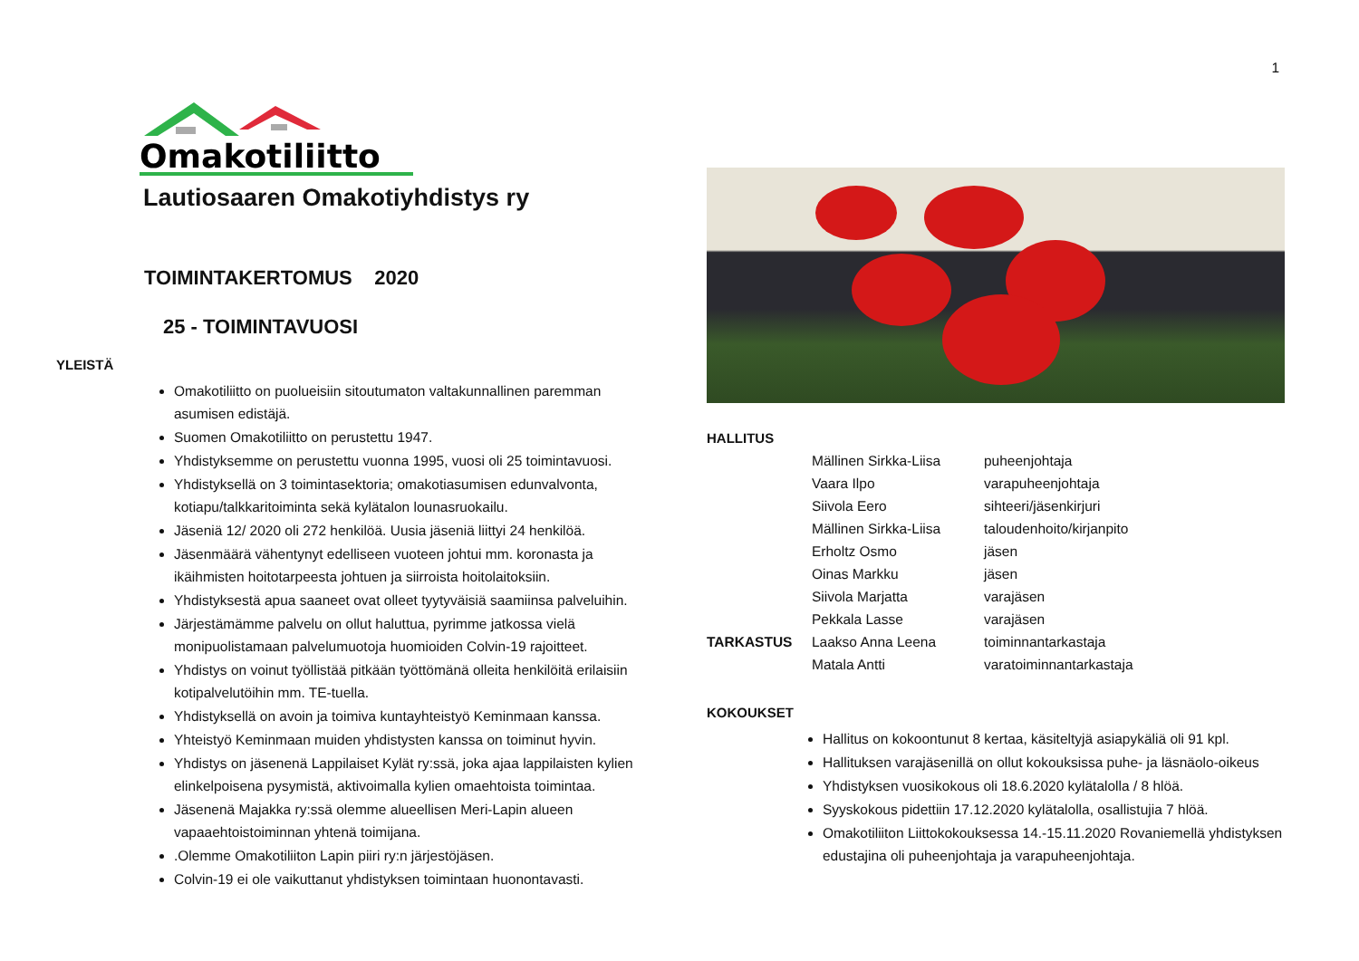1
Omakotiliitto
Lautiosaaren Omakotiyhdistys ry
TOIMINTAKERTOMUS 2020
25 - TOIMINTAVUOSI
YLEISTÄ
Omakotiliitto on puolueisiin sitoutumaton valtakunnallinen paremman asumisen edistäjä.
Suomen Omakotiliitto on perustettu 1947.
Yhdistyksemme on perustettu vuonna 1995, vuosi oli 25 toimintavuosi.
Yhdistyksellä on 3 toimintasektoria; omakotiasumisen edunvalvonta, kotiapu/talkkaritoiminta sekä kylätalon lounasruokailu.
Jäseniä 12/ 2020 oli 272 henkilöä. Uusia jäseniä liittyi 24 henkilöä.
Jäsenmäärä vähentynyt edelliseen vuoteen johtui mm. koronasta ja ikäihmisten hoitotarpeesta johtuen ja siirroista hoitolaitoksiin.
Yhdistyksestä apua saaneet ovat olleet tyytyväisiä saamiinsa palveluihin.
Järjestämämme palvelu on ollut haluttua, pyrimme jatkossa vielä monipuolistamaan palvelumuotoja huomioiden Colvin-19 rajoitteet.
Yhdistys on voinut työllistää pitkään työttömänä olleita henkilöitä erilaisiin kotipalvelutöihin mm. TE-tuella.
Yhdistyksellä on avoin ja toimiva kuntayhteistyö Keminmaan kanssa.
Yhteistyö Keminmaan muiden yhdistysten kanssa on toiminut hyvin.
Yhdistys on jäsenenä Lappilaiset Kylät ry:ssä, joka ajaa lappilaisten kylien elinkelpoisena pysymistä, aktivoimalla kylien omaehtoista toimintaa.
Jäsenenä Majakka ry:ssä olemme alueellisen Meri-Lapin alueen vapaaehtoistoiminnan yhtenä toimijana.
.Olemme Omakotiliiton Lapin piiri ry:n järjestöjäsen.
Colvin-19 ei ole vaikuttanut yhdistyksen toimintaan huonontavasti.
HALLITUS
| | Mällinen Sirkka-Liisa | puheenjohtaja |
| | Vaara Ilpo | varapuheenjohtaja |
| | Siivola Eero | sihteeri/jäsenkirjuri |
| | Mällinen Sirkka-Liisa | taloudenhoito/kirjanpito |
| | Erholtz Osmo | jäsen |
| | Oinas Markku | jäsen |
| | Siivola Marjatta | varajäsen |
| | Pekkala Lasse | varajäsen |
| TARKASTUS | Laakso Anna Leena | toiminnantarkastaja |
| | Matala Antti | varatoiminnantarkastaja |
KOKOUKSET
Hallitus on kokoontunut 8 kertaa, käsiteltyjä asiapykäliä oli 91 kpl.
Hallituksen varajäsenillä on ollut kokouksissa puhe- ja läsnäolo-oikeus
Yhdistyksen vuosikokous oli 18.6.2020 kylätalolla / 8 hlöä.
Syyskokous pidettiin 17.12.2020 kylätalolla, osallistujia 7 hlöä.
Omakotiliiton Liittokokouksessa 14.-15.11.2020 Rovaniemellä yhdistyksen edustajina oli puheenjohtaja ja varapuheenjohtaja.